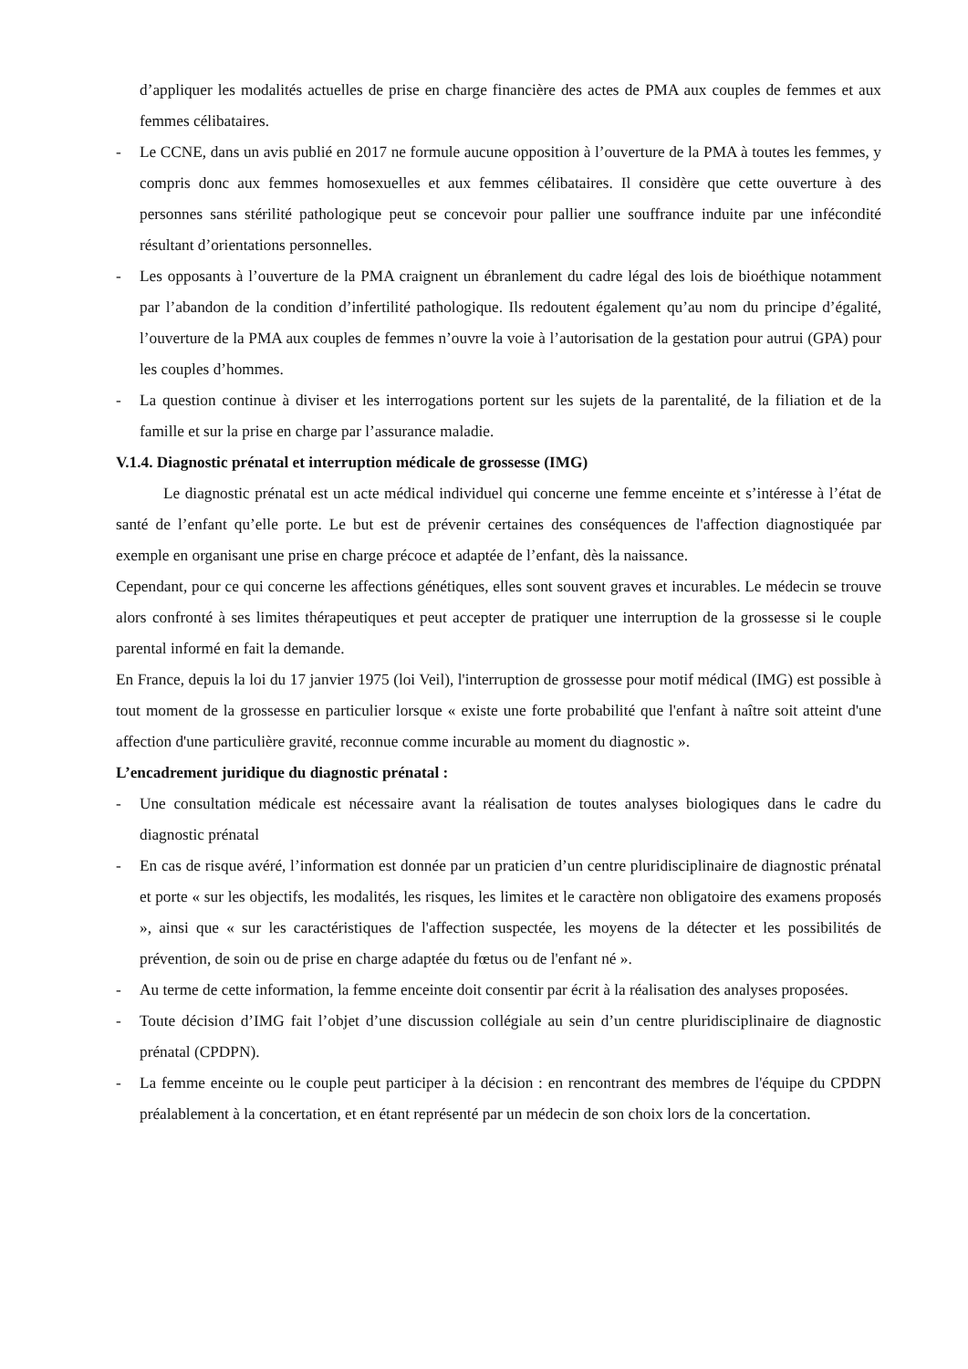d’appliquer les modalités actuelles de prise en charge financière des actes de PMA aux couples de femmes et aux femmes célibataires.
- Le CCNE, dans un avis publié en 2017 ne formule aucune opposition à l’ouverture de la PMA à toutes les femmes, y compris donc aux femmes homosexuelles et aux femmes célibataires. Il considère que cette ouverture à des personnes sans stérilité pathologique peut se concevoir pour pallier une souffrance induite par une infécondité résultant d’orientations personnelles.
- Les opposants à l’ouverture de la PMA craignent un ébranlement du cadre légal des lois de bioéthique notamment par l’abandon de la condition d’infertilité pathologique. Ils redoutent également qu’au nom du principe d’égalité, l’ouverture de la PMA aux couples de femmes n’ouvre la voie à l’autorisation de la gestation pour autrui (GPA) pour les couples d’hommes.
- La question continue à diviser et les interrogations portent sur les sujets de la parentalité, de la filiation et de la famille et sur la prise en charge par l’assurance maladie.
V.1.4. Diagnostic prénatal et interruption médicale de grossesse (IMG)
Le diagnostic prénatal est un acte médical individuel qui concerne une femme enceinte et s’intéresse à l’état de santé de l’enfant qu’elle porte. Le but est de prévenir certaines des conséquences de l'affection diagnostiquée par exemple en organisant une prise en charge précoce et adaptée de l’enfant, dès la naissance.
Cependant, pour ce qui concerne les affections génétiques, elles sont souvent graves et incurables. Le médecin se trouve alors confronté à ses limites thérapeutiques et peut accepter de pratiquer une interruption de la grossesse si le couple parental informé en fait la demande.
En France, depuis la loi du 17 janvier 1975 (loi Veil), l'interruption de grossesse pour motif médical (IMG) est possible à tout moment de la grossesse en particulier lorsque « existe une forte probabilité que l'enfant à naître soit atteint d'une affection d'une particulière gravité, reconnue comme incurable au moment du diagnostic ».
L’encadrement juridique du diagnostic prénatal :
- Une consultation médicale est nécessaire avant la réalisation de toutes analyses biologiques dans le cadre du diagnostic prénatal
- En cas de risque avéré, l’information est donnée par un praticien d’un centre pluridisciplinaire de diagnostic prénatal et porte « sur les objectifs, les modalités, les risques, les limites et le caractère non obligatoire des examens proposés », ainsi que « sur les caractéristiques de l'affection suspectée, les moyens de la détecter et les possibilités de prévention, de soin ou de prise en charge adaptée du fœtus ou de l'enfant né ».
- Au terme de cette information, la femme enceinte doit consentir par écrit à la réalisation des analyses proposées.
- Toute décision d’IMG fait l’objet d’une discussion collégiale au sein d’un centre pluridisciplinaire de diagnostic prénatal (CPDPN).
- La femme enceinte ou le couple peut participer à la décision : en rencontrant des membres de l'équipe du CPDPN préalablement à la concertation, et en étant représenté par un médecin de son choix lors de la concertation.